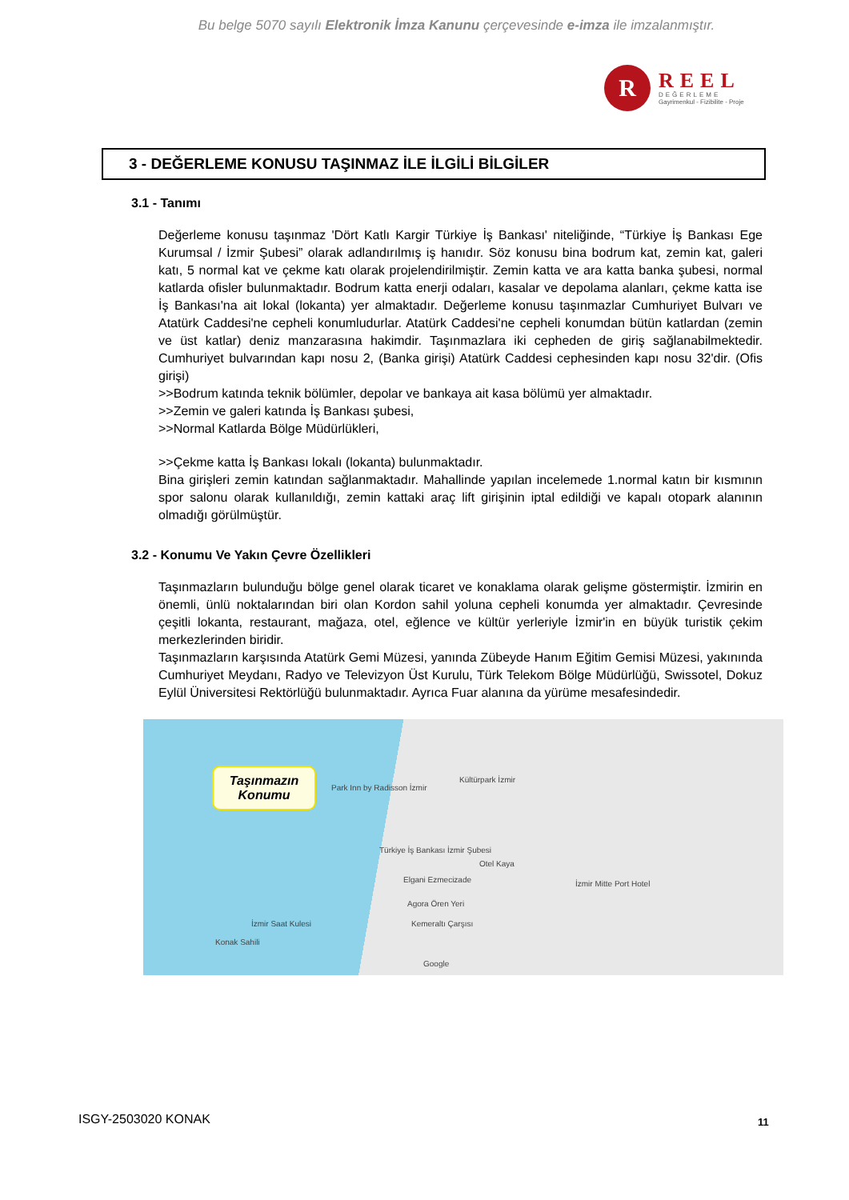Bu belge 5070 sayılı Elektronik İmza Kanunu çerçevesinde e-imza ile imzalanmıştır.
R
REEL
DEĞERLEME
Gayrimenkul - Fizibilite - Proje
3 - DEĞERLEME KONUSU TAŞINMAZ İLE İLGİLİ BİLGİLER
3.1 - Tanımı
Değerleme konusu taşınmaz 'Dört Katlı Kargir Türkiye İş Bankası' niteliğinde, “Türkiye İş Bankası Ege Kurumsal / İzmir Şubesi” olarak adlandırılmış iş hanıdır. Söz konusu bina bodrum kat, zemin kat, galeri katı, 5 normal kat ve çekme katı olarak projelendirilmiştir. Zemin katta ve ara katta banka şubesi, normal katlarda ofisler bulunmaktadır. Bodrum katta enerji odaları, kasalar ve depolama alanları, çekme katta ise İş Bankası'na ait lokal (lokanta) yer almaktadır. Değerleme konusu taşınmazlar Cumhuriyet Bulvarı ve Atatürk Caddesi'ne cepheli konumludurlar. Atatürk Caddesi'ne cepheli konumdan bütün katlardan (zemin ve üst katlar) deniz manzarasına hakimdir. Taşınmazlara iki cepheden de giriş sağlanabilmektedir. Cumhuriyet bulvarından kapı nosu 2, (Banka girişi) Atatürk Caddesi cephesinden kapı nosu 32'dir. (Ofis girişi)
>>Bodrum katında teknik bölümler, depolar ve bankaya ait kasa bölümü yer almaktadır.
>>Zemin ve galeri katında İş Bankası şubesi,
>>Normal Katlarda Bölge Müdürlükleri,
>>Çekme katta İş Bankası lokalı (lokanta) bulunmaktadır.
Bina girişleri zemin katından sağlanmaktadır. Mahallinde yapılan incelemede 1.normal katın bir kısmının spor salonu olarak kullanıldığı, zemin kattaki araç lift girişinin iptal edildiği ve kapalı otopark alanının olmadığı görülmüştür.
3.2 - Konumu Ve Yakın Çevre Özellikleri
Taşınmazların bulunduğu bölge genel olarak ticaret ve konaklama olarak gelişme göstermiştir. İzmirin en önemli, ünlü noktalarından biri olan Kordon sahil yoluna cepheli konumda yer almaktadır. Çevresinde çeşitli lokanta, restaurant, mağaza, otel, eğlence ve kültür yerleriyle İzmir'in en büyük turistik çekim merkezlerinden biridir.
Taşınmazların karşısında Atatürk Gemi Müzesi, yanında Zübeyde Hanım Eğitim Gemisi Müzesi, yakınında Cumhuriyet Meydanı, Radyo ve Televizyon Üst Kurulu, Türk Telekom Bölge Müdürlüğü, Swissotel, Dokuz Eylül Üniversitesi Rektörlüğü bulunmaktadır. Ayrıca Fuar alanına da yürüme mesafesindedir.
Taşınmazın
Konumu
Kültürpark İzmir
Park Inn by Radisson İzmir
Türkiye İş Bankası İzmir Şubesi
Otel Kaya
Elgani Ezmecizade İzmir Mitte Port Hotel
Agora Ören Yeri
İzmir Saat Kulesi Kemeraltı Çarşısı
Konak Sahili
Google
ISGY-2503020 KONAK 11